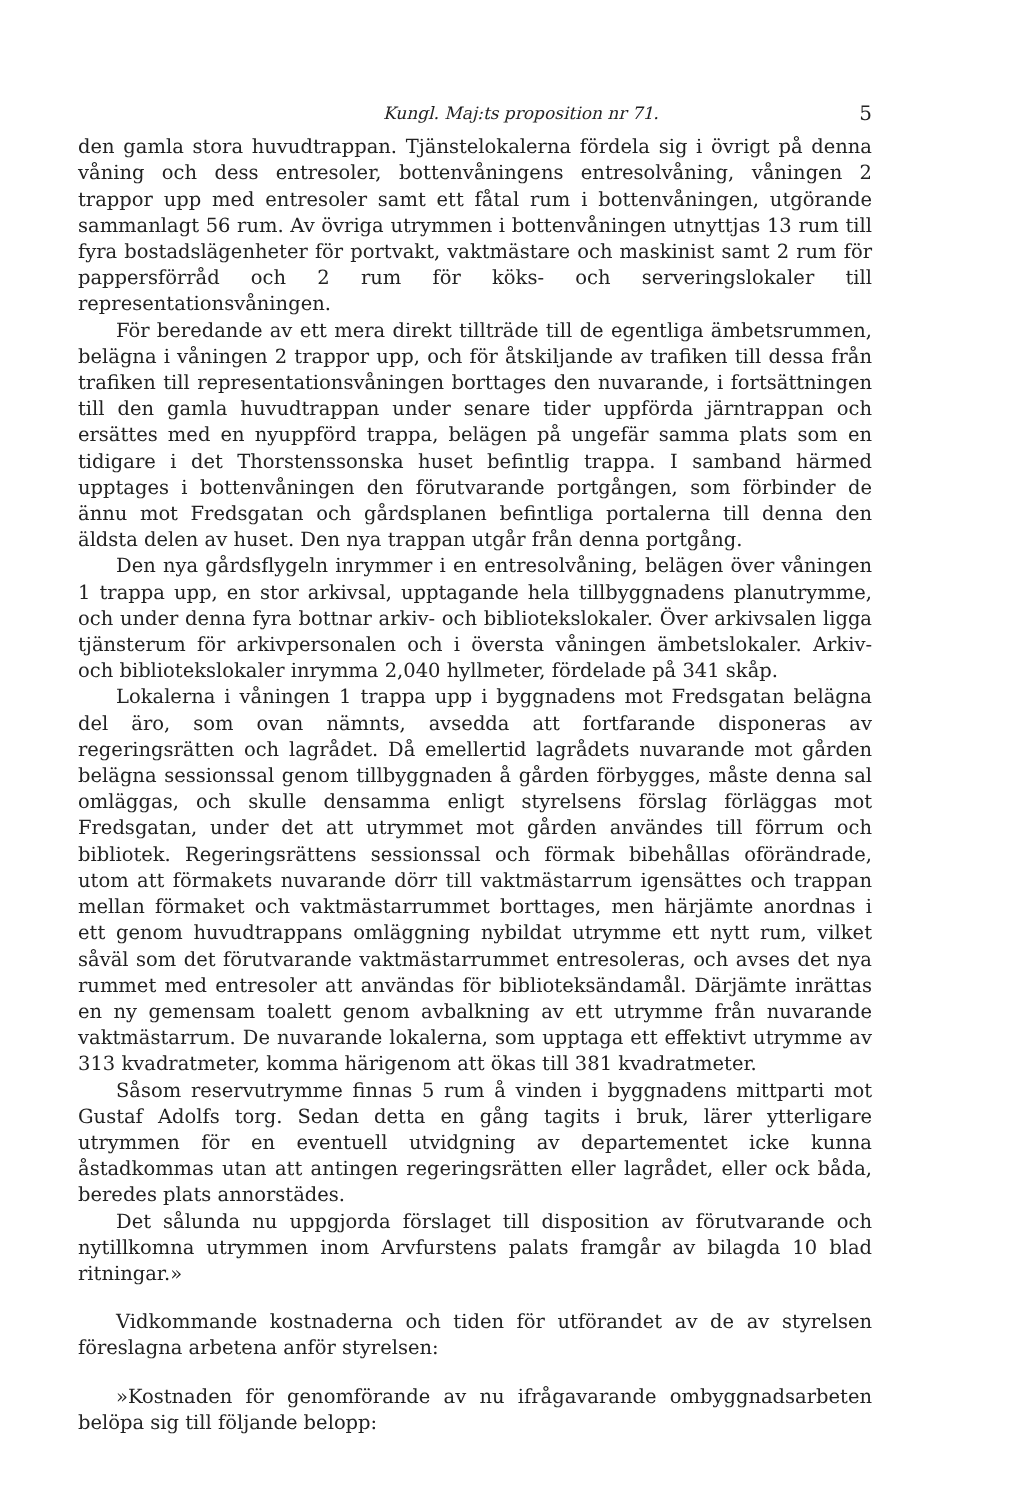Kungl. Maj:ts proposition nr 71. 5
den gamla stora huvudtrappan. Tjänstelokalerna fördela sig i övrigt på denna våning och dess entresoler, bottenvåningens entresolvåning, våningen 2 trappor upp med entresoler samt ett fåtal rum i bottenvåningen, utgörande sammanlagt 56 rum. Av övriga utrymmen i bottenvåningen utnyttjas 13 rum till fyra bostadslägenheter för portvakt, vaktmästare och maskinist samt 2 rum för pappersförråd och 2 rum för köks- och serveringslokaler till representationsvåningen.
För beredande av ett mera direkt tillträde till de egentliga ämbetsrummen, belägna i våningen 2 trappor upp, och för åtskiljande av trafiken till dessa från trafiken till representationsvåningen borttages den nuvarande, i fortsättningen till den gamla huvudtrappan under senare tider uppförda järntrappan och ersättes med en nyuppförd trappa, belägen på ungefär samma plats som en tidigare i det Thorstenssonska huset befintlig trappa. I samband härmed upptages i bottenvåningen den förutvarande portgången, som förbinder de ännu mot Fredsgatan och gårdsplanen befintliga portalerna till denna den äldsta delen av huset. Den nya trappan utgår från denna portgång.
Den nya gårdsflygeln inrymmer i en entresolvåning, belägen över våningen 1 trappa upp, en stor arkivsal, upptagande hela tillbyggnadens planutrymme, och under denna fyra bottnar arkiv- och bibliotekslokaler. Över arkivsalen ligga tjänsterum för arkivpersonalen och i översta våningen ämbetslokaler. Arkiv- och bibliotekslokaler inrymma 2,040 hyllmeter, fördelade på 341 skåp.
Lokalerna i våningen 1 trappa upp i byggnadens mot Fredsgatan belägna del äro, som ovan nämnts, avsedda att fortfarande disponeras av regeringsrätten och lagrådet. Då emellertid lagrådets nuvarande mot gården belägna sessionssal genom tillbyggnaden å gården förbygges, måste denna sal omläggas, och skulle densamma enligt styrelsens förslag förläggas mot Fredsgatan, under det att utrymmet mot gården användes till förrum och bibliotek. Regeringsrättens sessionssal och förmak bibehållas oförändrade, utom att förmakets nuvarande dörr till vaktmästarrum igensättes och trappan mellan förmaket och vaktmästarrummet borttages, men härjämte anordnas i ett genom huvudtrappans omläggning nybildat utrymme ett nytt rum, vilket såväl som det förutvarande vaktmästarrummet entresoleras, och avses det nya rummet med entresoler att användas för biblioteksändamål. Därjämte inrättas en ny gemensam toalett genom avbalkning av ett utrymme från nuvarande vaktmästarrum. De nuvarande lokalerna, som upptaga ett effektivt utrymme av 313 kvadratmeter, komma härigenom att ökas till 381 kvadratmeter.
Såsom reservutrymme finnas 5 rum å vinden i byggnadens mittparti mot Gustaf Adolfs torg. Sedan detta en gång tagits i bruk, lärer ytterligare utrymmen för en eventuell utvidgning av departementet icke kunna åstadkommas utan att antingen regeringsrätten eller lagrådet, eller ock båda, beredes plats annorstädes.
Det sålunda nu uppgjorda förslaget till disposition av förutvarande och nytillkomna utrymmen inom Arvfurstens palats framgår av bilagda 10 blad ritningar.»
Vidkommande kostnaderna och tiden för utförandet av de av styrelsen föreslagna arbetena anför styrelsen:
»Kostnaden för genomförande av nu ifrågavarande ombyggnadsarbeten belöpa sig till följande belopp: